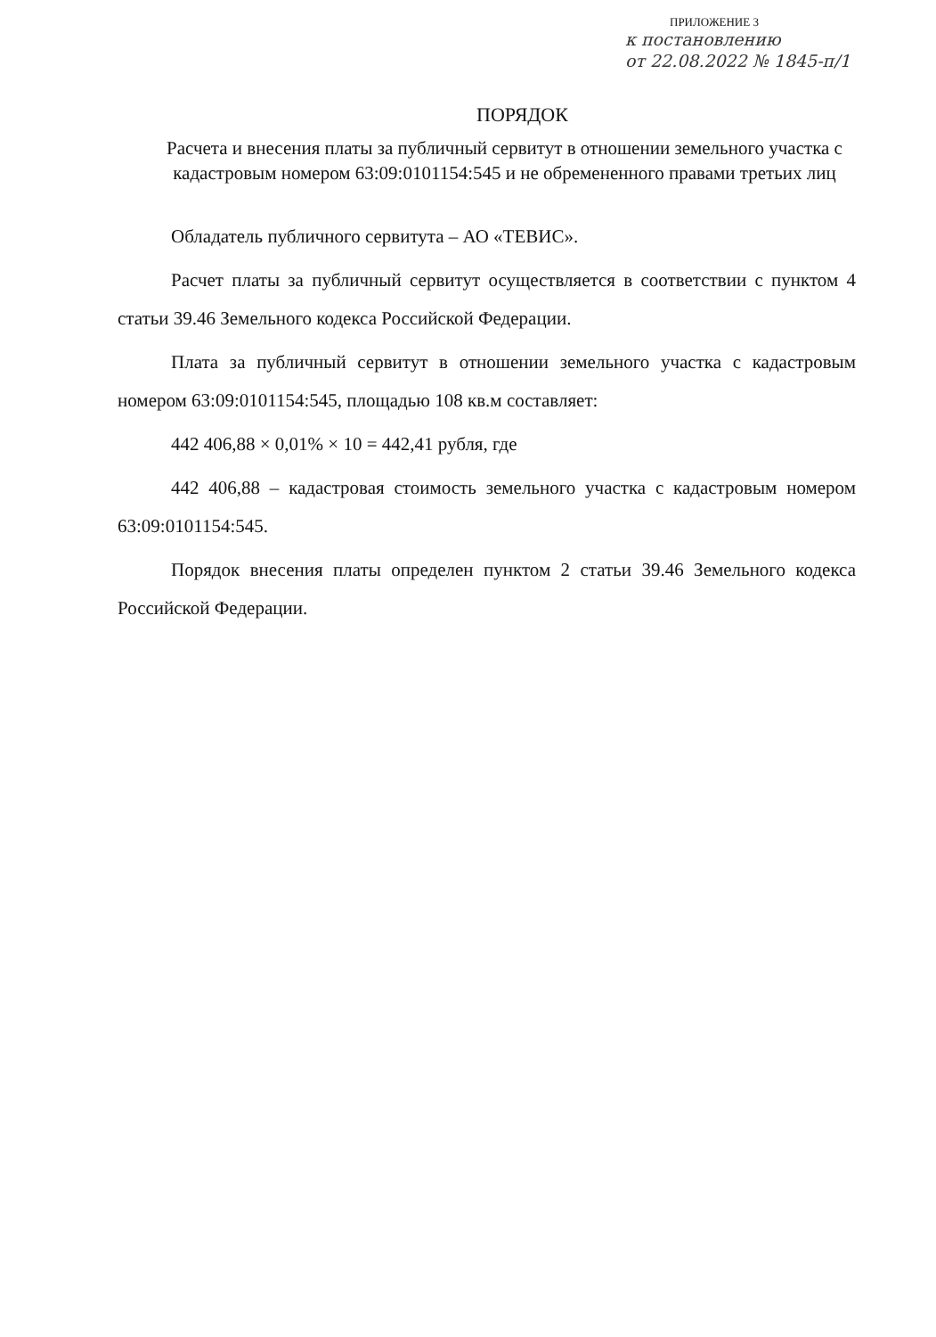ПРИЛОЖЕНИЕ 3
к постановлению
от 22.08.2022 № 1845-п/1
ПОРЯДОК
Расчета и внесения платы за публичный сервитут в отношении земельного участка с кадастровым номером 63:09:0101154:545 и не обремененного правами третьих лиц
Обладатель публичного сервитута – АО «ТЕВИС».
Расчет платы за публичный сервитут осуществляется в соответствии с пунктом 4 статьи 39.46 Земельного кодекса Российской Федерации.
Плата за публичный сервитут в отношении земельного участка с кадастровым номером 63:09:0101154:545, площадью 108 кв.м составляет:
442 406,88 × 0,01% × 10 = 442,41 рубля, где
442 406,88 – кадастровая стоимость земельного участка с кадастровым номером 63:09:0101154:545.
Порядок внесения платы определен пунктом 2 статьи 39.46 Земельного кодекса Российской Федерации.